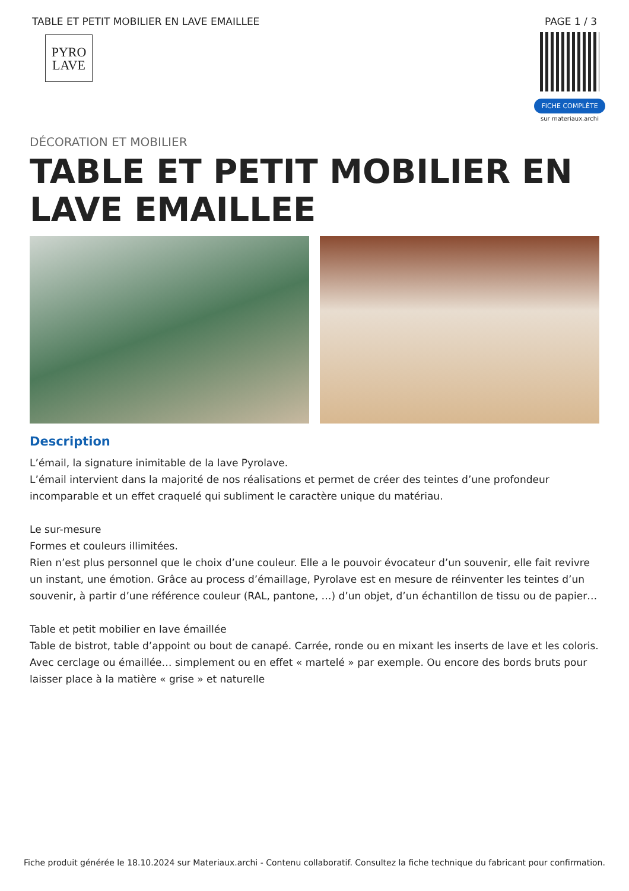TABLE ET PETIT MOBILIER EN LAVE EMAILLEE PAGE 1 / 3
PYRO
LAVE
FICHE COMPLÈTE
sur materiaux.archi
DÉCORATION ET MOBILIER
TABLE ET PETIT MOBILIER EN LAVE EMAILLEE
Description
L’émail, la signature inimitable de la lave Pyrolave.
L’émail intervient dans la majorité de nos réalisations et permet de créer des teintes d’une profondeur incomparable et un effet craquelé qui subliment le caractère unique du matériau.
Le sur-mesure
Formes et couleurs illimitées.
Rien n’est plus personnel que le choix d’une couleur. Elle a le pouvoir évocateur d’un souvenir, elle fait revivre un instant, une émotion. Grâce au process d’émaillage, Pyrolave est en mesure de réinventer les teintes d’un souvenir, à partir d’une référence couleur (RAL, pantone, …) d’un objet, d’un échantillon de tissu ou de papier…
Table et petit mobilier en lave émaillée
Table de bistrot, table d’appoint ou bout de canapé. Carrée, ronde ou en mixant les inserts de lave et les coloris. Avec cerclage ou émaillée… simplement ou en effet « martelé » par exemple. Ou encore des bords bruts pour laisser place à la matière « grise » et naturelle
Fiche produit générée le 18.10.2024 sur Materiaux.archi - Contenu collaboratif. Consultez la fiche technique du fabricant pour confirmation.